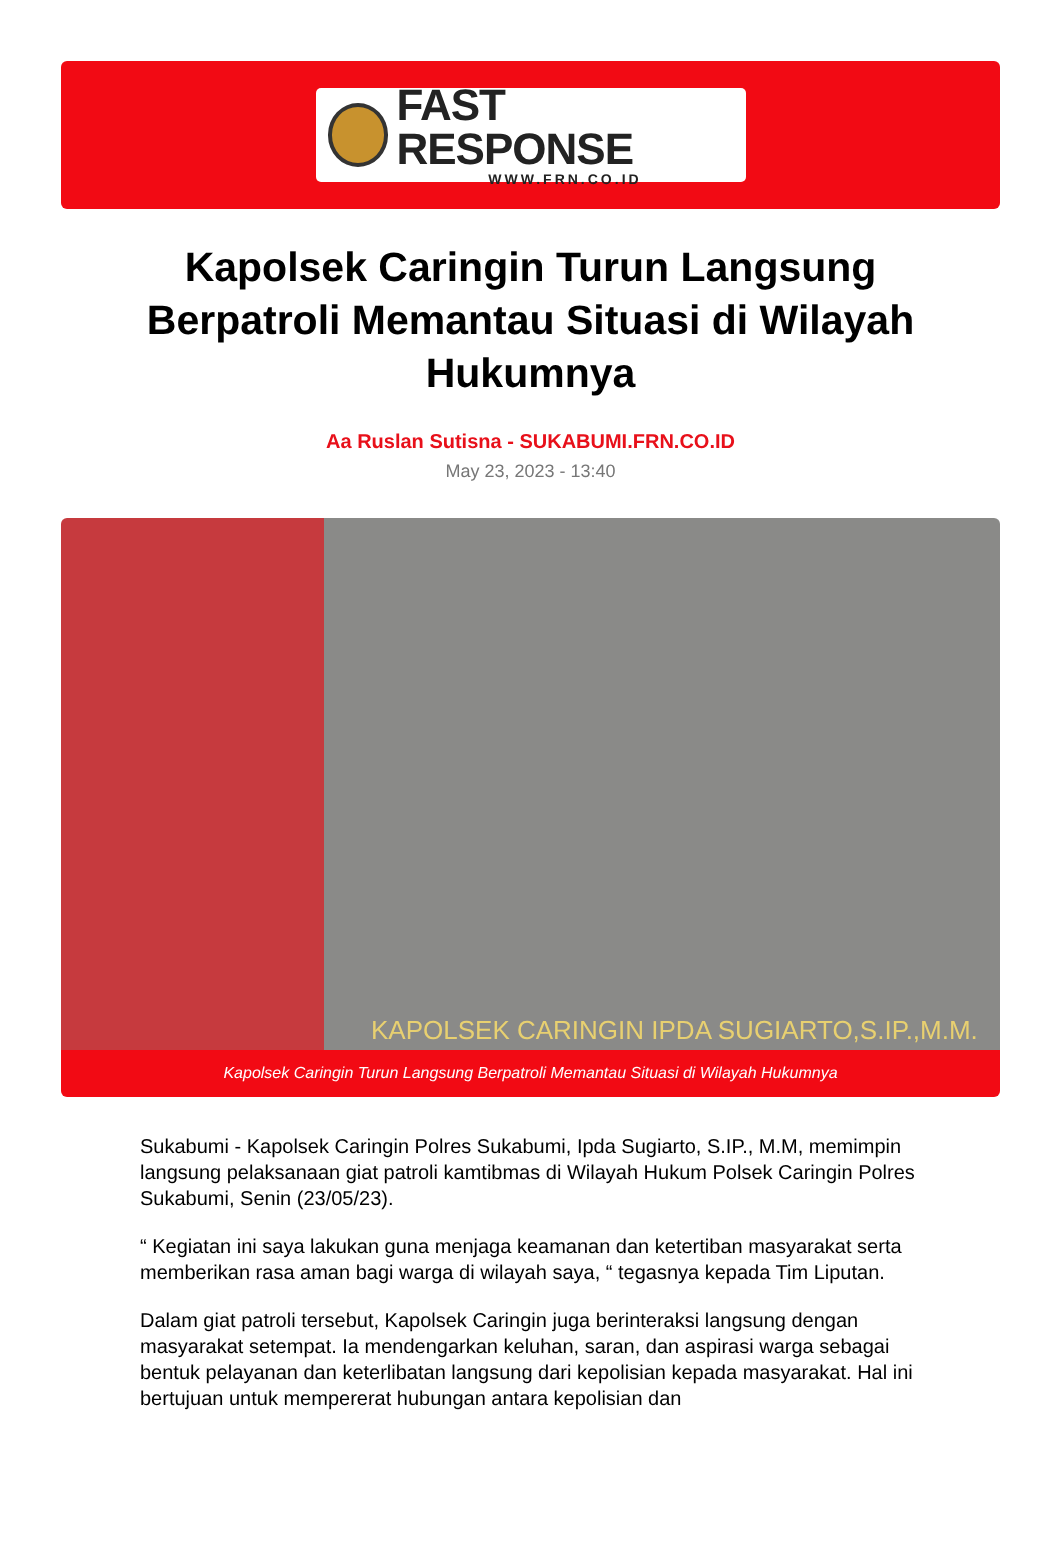FAST RESPONSE
WWW.FRN.CO.ID
Kapolsek Caringin Turun Langsung Berpatroli Memantau Situasi di Wilayah Hukumnya
Aa Ruslan Sutisna - SUKABUMI.FRN.CO.ID
May 23, 2023 - 13:40
KAPOLSEK CARINGIN IPDA SUGIARTO,S.IP.,M.M.
Kapolsek Caringin Turun Langsung Berpatroli Memantau Situasi di Wilayah Hukumnya
Sukabumi - Kapolsek Caringin Polres Sukabumi, Ipda Sugiarto, S.IP., M.M, memimpin langsung pelaksanaan giat patroli kamtibmas di Wilayah Hukum Polsek Caringin Polres Sukabumi, Senin (23/05/23).
“ Kegiatan ini saya lakukan guna menjaga keamanan dan ketertiban masyarakat serta memberikan rasa aman bagi warga di wilayah saya, “ tegasnya kepada Tim Liputan.
Dalam giat patroli tersebut, Kapolsek Caringin juga berinteraksi langsung dengan masyarakat setempat. Ia mendengarkan keluhan, saran, dan aspirasi warga sebagai bentuk pelayanan dan keterlibatan langsung dari kepolisian kepada masyarakat. Hal ini bertujuan untuk mempererat hubungan antara kepolisian dan